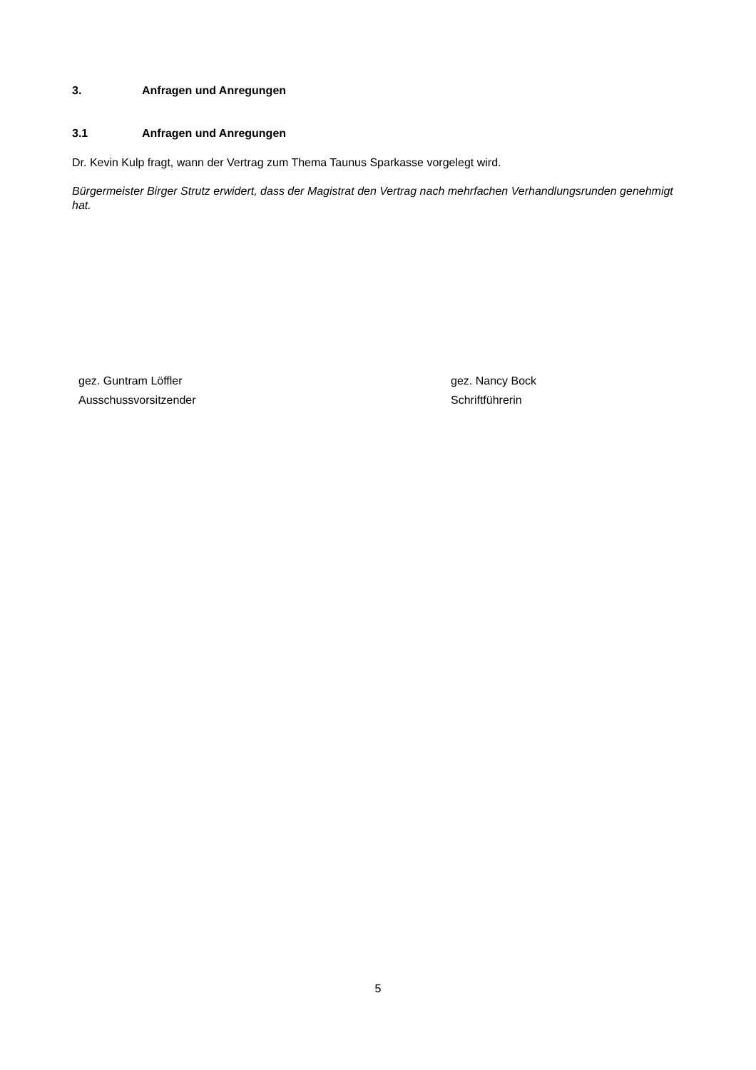3. Anfragen und Anregungen
3.1 Anfragen und Anregungen
Dr. Kevin Kulp fragt, wann der Vertrag zum Thema Taunus Sparkasse vorgelegt wird.
Bürgermeister Birger Strutz erwidert, dass der Magistrat den Vertrag nach mehrfachen Verhandlungsrunden genehmigt hat.
gez. Guntram Löffler
Ausschussvorsitzender
gez. Nancy Bock
Schriftführerin
5